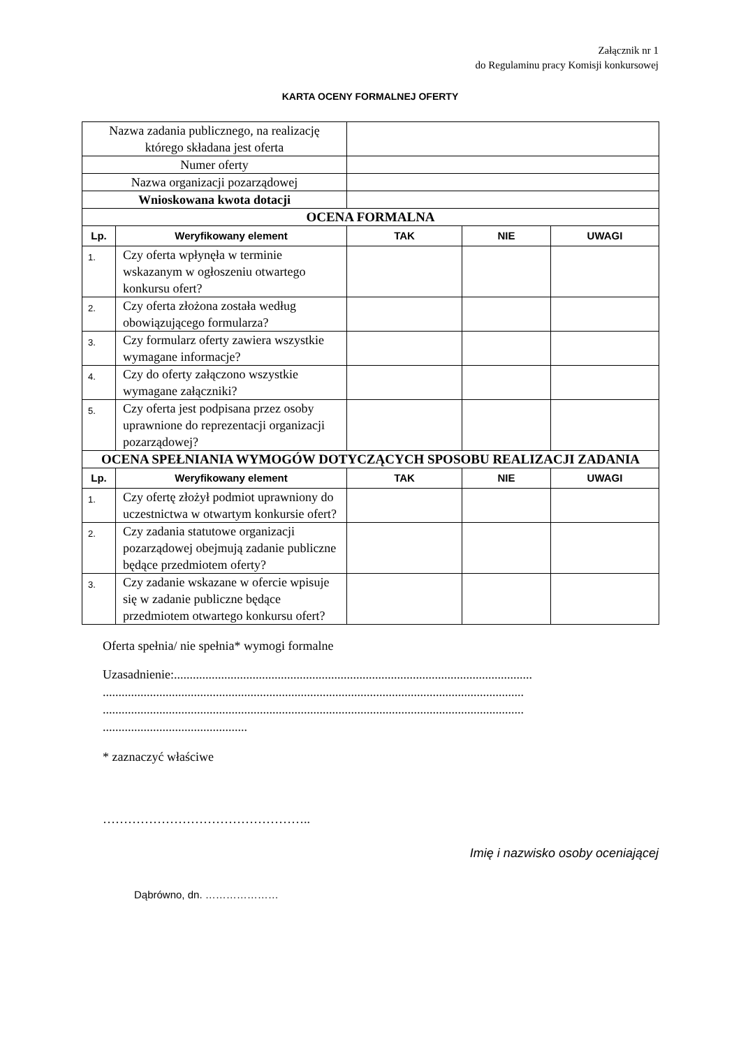Załącznik nr 1
do Regulaminu pracy Komisji konkursowej
KARTA OCENY FORMALNEJ OFERTY
| Nazwa zadania publicznego, na realizację którego składana jest oferta | | | | |
| Numer oferty | | | | |
| Nazwa organizacji pozarządowej | | | | |
| Wnioskowana kwota dotacji | | | | |
| OCENA FORMALNA | | | | |
| Lp. | Weryfikowany element | TAK | NIE | UWAGI |
| 1. | Czy oferta wpłynęła w terminie wskazanym w ogłoszeniu otwartego konkursu ofert? | | | |
| 2. | Czy oferta złożona została według obowiązującego formularza? | | | |
| 3. | Czy formularz oferty zawiera wszystkie wymagane informacje? | | | |
| 4. | Czy do oferty załączono wszystkie wymagane załączniki? | | | |
| 5. | Czy oferta jest podpisana przez osoby uprawnione do reprezentacji organizacji pozarządowej? | | | |
| OCENA SPEŁNIANIA WYMOGÓW DOTYCZĄCYCH SPOSOBU REALIZACJI ZADANIA | | | | |
| Lp. | Weryfikowany element | TAK | NIE | UWAGI |
| 1. | Czy ofertę złożył podmiot uprawniony do uczestnictwa w otwartym konkursie ofert? | | | |
| 2. | Czy zadania statutowe organizacji pozarządowej obejmują zadanie publiczne będące przedmiotem oferty? | | | |
| 3. | Czy zadanie wskazane w ofercie wpisuje się w zadanie publiczne będące przedmiotem otwartego konkursu ofert? | | | |
Oferta spełnia/ nie spełnia* wymogi formalne
Uzasadnienie:.................................................................................................................. ...................................................................................................................................... ...................................................................................................................................... ..............................................
* zaznaczyć właściwe
…………………………………………..
Imię i nazwisko osoby oceniającej
Dąbrówno, dn. …………………